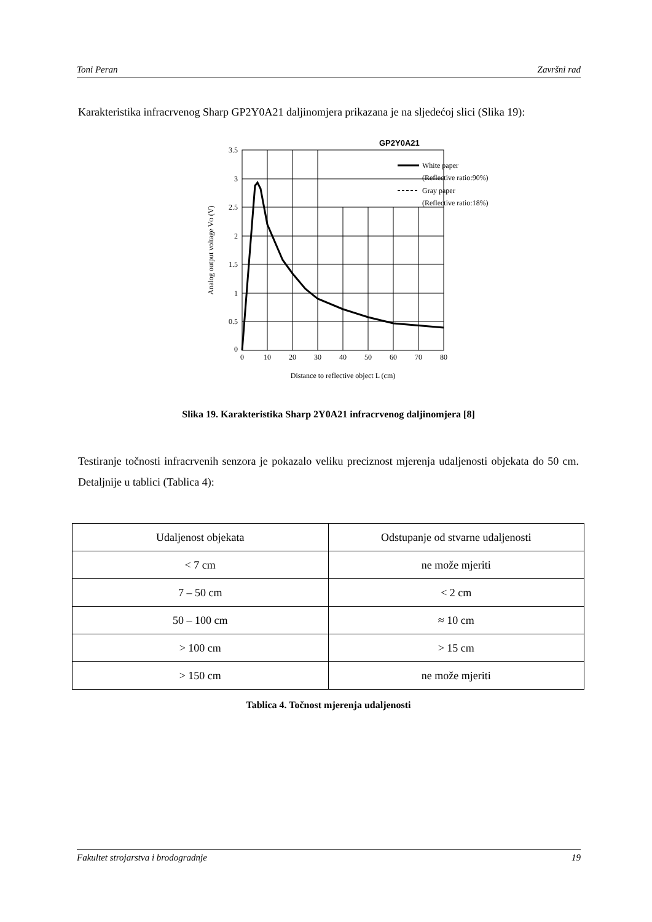Toni Peran Završni rad
Karakteristika infracrvenog Sharp GP2Y0A21 daljinomjera prikazana je na sljedećoj slici (Slika 19):
GP2Y0A21
White paper
(Reflective ratio:90%)
Gray paper
(Reflective ratio:18%)
3.5
3
2.5
2
1.5
1
0.5
0
0
10
20
30
40
50
60
70
80
Distance to reflective object L (cm)
Analog output voltage VO (V)
Slika 19. Karakteristika Sharp 2Y0A21 infracrvenog daljinomjera [8]
Testiranje točnosti infracrvenih senzora je pokazalo veliku preciznost mjerenja udaljenosti objekata do 50 cm. Detaljnije u tablici (Tablica 4):
| Udaljenost objekata | Odstupanje od stvarne udaljenosti |
| < 7 cm | ne može mjeriti |
| 7 – 50 cm | < 2 cm |
| 50 – 100 cm | ≈ 10 cm |
| > 100 cm | > 15 cm |
| > 150 cm | ne može mjeriti |
Tablica 4. Točnost mjerenja udaljenosti
Fakultet strojarstva i brodogradnje 19